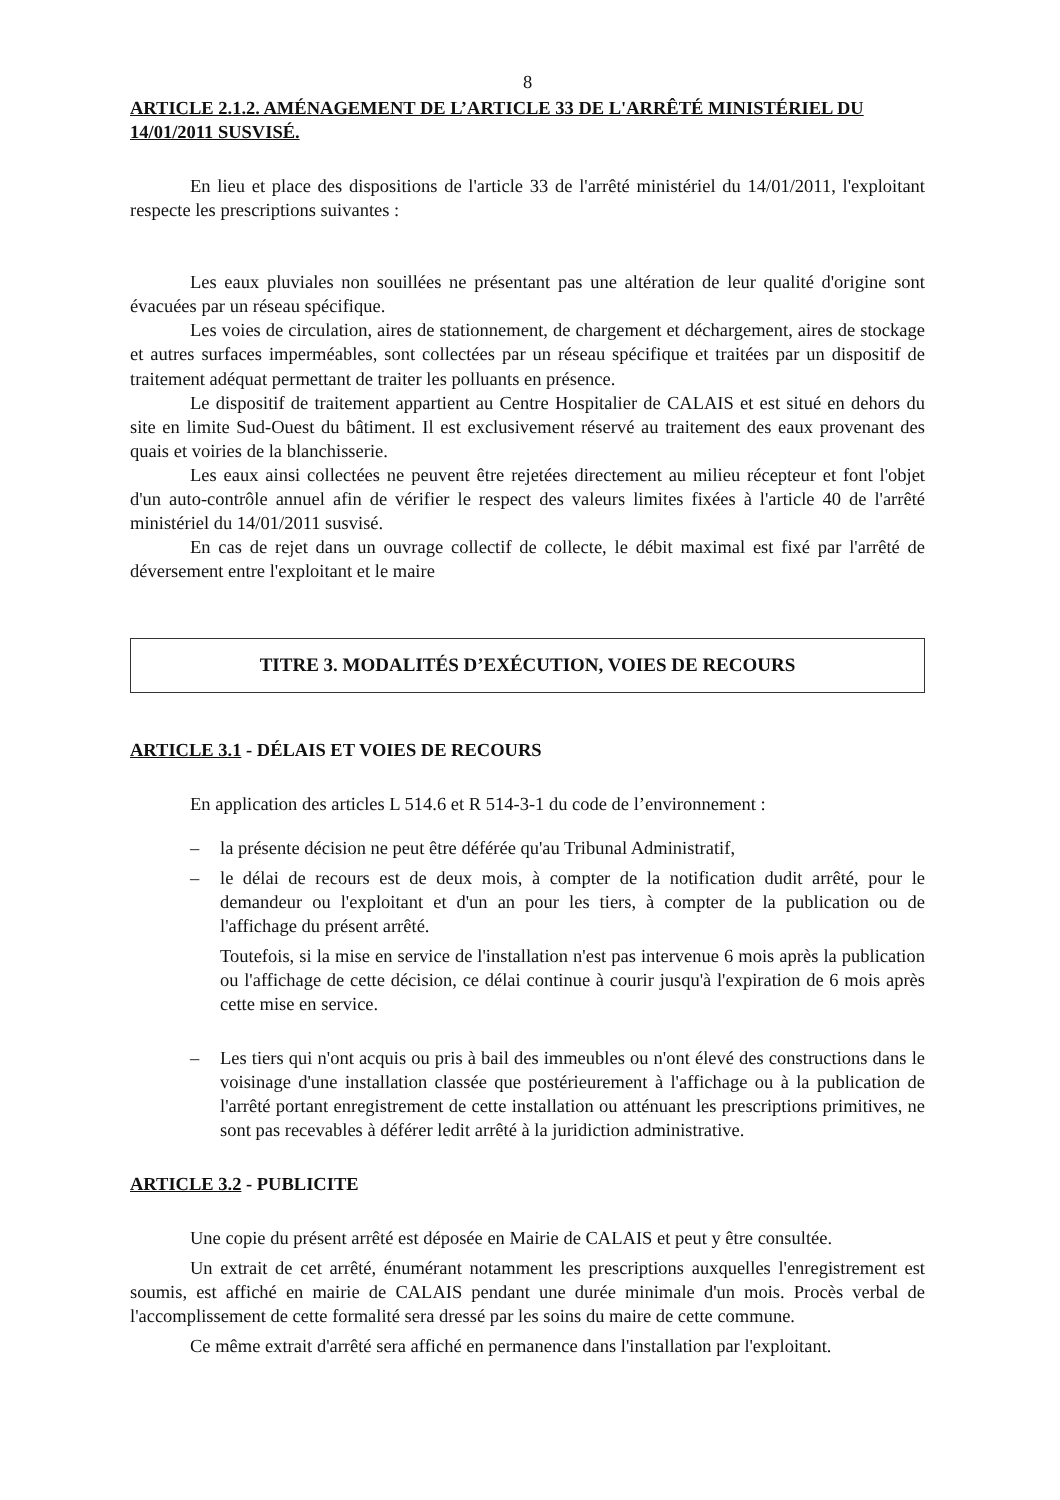8
ARTICLE 2.1.2. AMÉNAGEMENT DE L’ARTICLE 33 DE L'ARRÊTÉ MINISTÉRIEL DU 14/01/2011 SUSVISÉ.
En lieu et place des dispositions de l'article 33 de l'arrêté ministériel du 14/01/2011, l'exploitant respecte les prescriptions suivantes :
Les eaux pluviales non souillées ne présentant pas une altération de leur qualité d'origine sont évacuées par un réseau spécifique.
Les voies de circulation, aires de stationnement, de chargement et déchargement, aires de stockage et autres surfaces imperméables, sont collectées par un réseau spécifique et traitées par un dispositif de traitement adéquat permettant de traiter les polluants en présence.
Le dispositif de traitement appartient au Centre Hospitalier de CALAIS et est situé en dehors du site en limite Sud-Ouest du bâtiment. Il est exclusivement réservé au traitement des eaux provenant des quais et voiries de la blanchisserie.
Les eaux ainsi collectées ne peuvent être rejetées directement au milieu récepteur et font l'objet d'un auto-contrôle annuel afin de vérifier le respect des valeurs limites fixées à l'article 40 de l'arrêté ministériel du 14/01/2011 susvisé.
En cas de rejet dans un ouvrage collectif de collecte, le débit maximal est fixé par l'arrêté de déversement entre l'exploitant et le maire
TITRE 3. MODALITÉS D’EXÉCUTION, VOIES DE RECOURS
ARTICLE 3.1 - DÉLAIS ET VOIES DE RECOURS
En application des articles L 514.6 et R 514-3-1 du code de l’environnement :
– la présente décision ne peut être déférée qu'au Tribunal Administratif,
– le délai de recours est de deux mois, à compter de la notification dudit arrêté, pour le demandeur ou l'exploitant et d'un an pour les tiers, à compter de la publication ou de l'affichage du présent arrêté.
Toutefois, si la mise en service de l'installation n'est pas intervenue 6 mois après la publication ou l'affichage de cette décision, ce délai continue à courir jusqu'à l'expiration de 6 mois après cette mise en service.
– Les tiers qui n'ont acquis ou pris à bail des immeubles ou n'ont élevé des constructions dans le voisinage d'une installation classée que postérieurement à l'affichage ou à la publication de l'arrêté portant enregistrement de cette installation ou atténuant les prescriptions primitives, ne sont pas recevables à déférer ledit arrêté à la juridiction administrative.
ARTICLE 3.2 - PUBLICITE
Une copie du présent arrêté est déposée en Mairie de CALAIS et peut y être consultée.
Un extrait de cet arrêté, énumérant notamment les prescriptions auxquelles l'enregistrement est soumis, est affiché en mairie de CALAIS pendant une durée minimale d'un mois. Procès verbal de l'accomplissement de cette formalité sera dressé par les soins du maire de cette commune.
Ce même extrait d'arrêté sera affiché en permanence dans l'installation par l'exploitant.